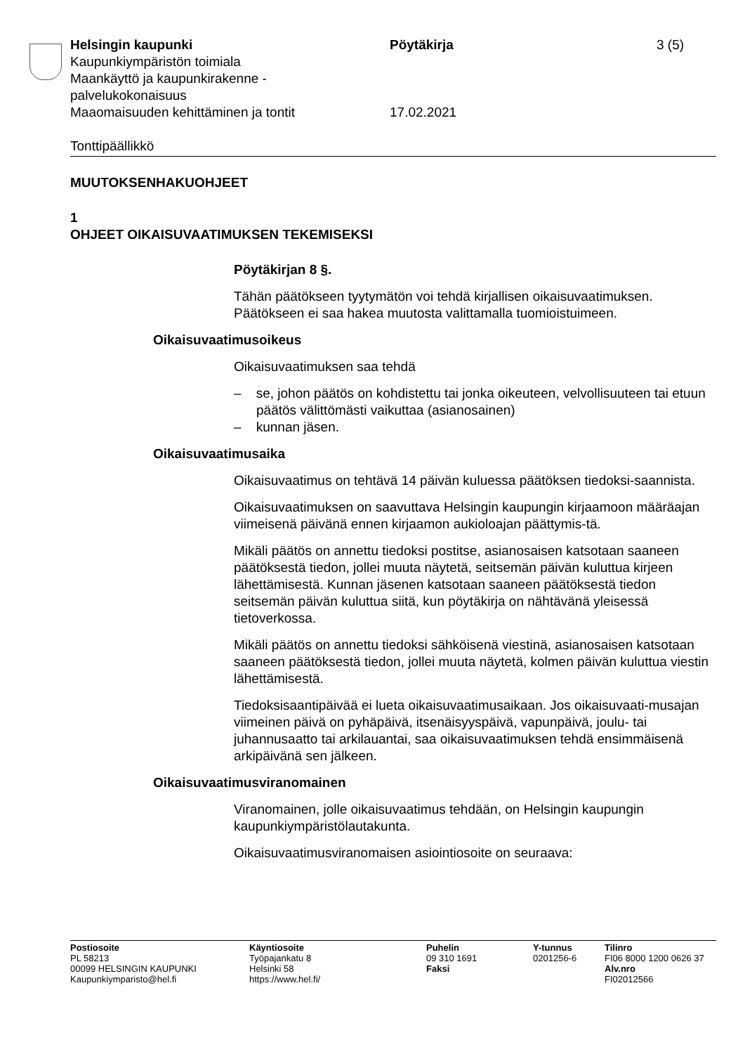Helsingin kaupunki Pöytäkirja 3 (5)
Kaupunkiympäristön toimiala
Maankäyttö ja kaupunkirakenne -
palvelukokonaisuus
Maaomaisuuden kehittäminen ja tontit 17.02.2021
Tonttipäällikkö
MUUTOKSENHAKUOHJEET
1
OHJEET OIKAISUVAATIMUKSEN TEKEMISEKSI
Pöytäkirjan 8 §.
Tähän päätökseen tyytymätön voi tehdä kirjallisen oikaisuvaatimuksen. Päätökseen ei saa hakea muutosta valittamalla tuomioistuimeen.
Oikaisuvaatimusoikeus
Oikaisuvaatimuksen saa tehdä
– se, johon päätös on kohdistettu tai jonka oikeuteen, velvollisuuteen tai etuun päätös välittömästi vaikuttaa (asianosainen)
– kunnan jäsen.
Oikaisuvaatimusaika
Oikaisuvaatimus on tehtävä 14 päivän kuluessa päätöksen tiedoksi-saannista.
Oikaisuvaatimuksen on saavuttava Helsingin kaupungin kirjaamoon määräajan viimeisenä päivänä ennen kirjaamon aukioloajan päättymis-tä.
Mikäli päätös on annettu tiedoksi postitse, asianosaisen katsotaan saaneen päätöksestä tiedon, jollei muuta näytetä, seitsemän päivän kuluttua kirjeen lähettämisestä. Kunnan jäsenen katsotaan saaneen päätöksestä tiedon seitsemän päivän kuluttua siitä, kun pöytäkirja on nähtävänä yleisessä tietoverkossa.
Mikäli päätös on annettu tiedoksi sähköisenä viestinä, asianosaisen katsotaan saaneen päätöksestä tiedon, jollei muuta näytetä, kolmen päivän kuluttua viestin lähettämisestä.
Tiedoksisaantipäivää ei lueta oikaisuvaatimusaikaan. Jos oikaisuvaati-musajan viimeinen päivä on pyhäpäivä, itsenäisyyspäivä, vapunpäivä, joulu- tai juhannusaatto tai arkilauantai, saa oikaisuvaatimuksen tehdä ensimmäisenä arkipäivänä sen jälkeen.
Oikaisuvaatimusviranomainen
Viranomainen, jolle oikaisuvaatimus tehdään, on Helsingin kaupungin kaupunkiympäristölautakunta.
Oikaisuvaatimusviranomaisen asiointiosoite on seuraava:
Postiosoite
PL 58213
00099 HELSINGIN KAUPUNKI
Kaupunkiymparisto@hel.fi
Käyntiosoite
Työpajankatu 8
Helsinki 58
https://www.hel.fi/
Puhelin
09 310 1691
Faksi
Y-tunnus
0201256-6
Tilinro
FI06 8000 1200 0626 37
Alv.nro
FI02012566